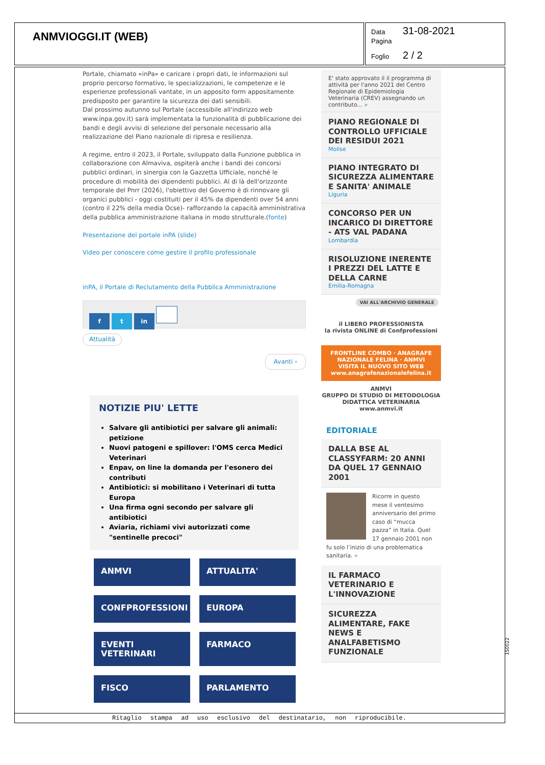ANMVIOGGI.IT (WEB)
Data 31-08-2021
Pagina
Foglio 2 / 2
Portale, chiamato «inPa» e caricare i propri dati, le informazioni sul proprio percorso formativo, le specializzazioni, le competenze e le esperienze professionali vantate, in un apposito form appositamente predisposto per garantire la sicurezza dei dati sensibili.
Dal prossimo autunno sul Portale (accessibile all'indirizzo web www.inpa.gov.it) sarà implementata la funzionalità di pubblicazione dei bandi e degli avvisi di selezione del personale necessario alla realizzazione del Piano nazionale di ripresa e resilienza.
A regime, entro il 2023, il Portale, sviluppato dalla Funzione pubblica in collaborazione con Almaviva, ospiterà anche i bandi dei concorsi pubblici ordinari, in sinergia con la Gazzetta Ufficiale, nonché le procedure di mobilità dei dipendenti pubblici. Al di là dell'orizzonte temporale del Pnrr (2026), l'obiettivo del Governo è di rinnovare gli organici pubblici - oggi costituiti per il 45% da dipendenti over 54 anni (contro il 22% della media Ocse)- rafforzando la capacità amministrativa della pubblica amministrazione italiana in modo strutturale.(fonte)
Presentazione del portale inPA (slide)
Video per conoscere come gestire il profilo professionale
inPA, il Portale di Reclutamento della Pubblica Amministrazione
f t in
Attualità
Avanti ›
NOTIZIE PIU' LETTE
Salvare gli antibiotici per salvare gli animali: petizione
Nuovi patogeni e spillover: l'OMS cerca Medici Veterinari
Enpav, on line la domanda per l'esonero dei contributi
Antibiotici: si mobilitano i Veterinari di tutta Europa
Una firma ogni secondo per salvare gli antibiotici
Aviaria, richiami vivi autorizzati come "sentinelle precoci"
ANMVI
ATTUALITA'
CONFPROFESSIONI
EUROPA
EVENTI VETERINARI
FARMACO
FISCO
PARLAMENTO
E' stato approvato il il programma di attività per l'anno 2021 del Centro Regionale di Epidemiologia Veterinaria (CREV) assegnando un contributo... »
PIANO REGIONALE DI CONTROLLO UFFICIALE DEI RESIDUI 2021
Molise
PIANO INTEGRATO DI SICUREZZA ALIMENTARE E SANITA' ANIMALE
Liguria
CONCORSO PER UN INCARICO DI DIRETTORE - ATS VAL PADANA
Lombardia
RISOLUZIONE INERENTE I PREZZI DEL LATTE E DELLA CARNE
Emilia-Romagna
VAI ALL'ARCHIVIO GENERALE
il LIBERO PROFESSIONISTA
la rivista ONLINE di Confprofessioni
FRONTLINE COMBO · ANAGRAFE NAZIONALE FELINA · ANMVI
VISITA IL NUOVO SITO WEB www.anagrafenazionalefelina.it
ANMVI
GRUPPO DI STUDIO DI METODOLOGIA DIDATTICA VETERINARIA www.anmvi.it
EDITORIALE
DALLA BSE AL CLASSYFARM: 20 ANNI DA QUEL 17 GENNAIO 2001
Ricorre in questo mese il ventesimo anniversario del primo caso di “mucca pazza” in Italia. Quel 17 gennaio 2001 non fu solo l’inizio di una problematica sanitaria. »
IL FARMACO VETERINARIO E L'INNOVAZIONE
SICUREZZA ALIMENTARE, FAKE NEWS E ANALFABETISMO FUNZIONALE
Ritaglio stampa ad uso esclusivo del destinatario, non riproducibile.
150022